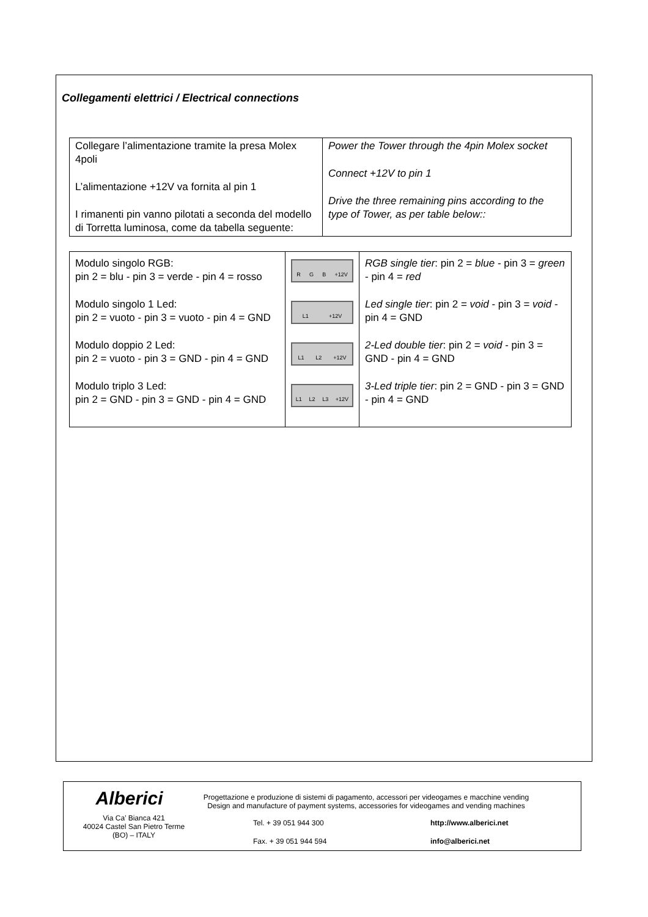Collegamenti elettrici / Electrical connections
| Collegare l’alimentazione tramite la presa Molex 4poli L’alimentazione +12V va fornita al pin 1 I rimanenti pin vanno pilotati a seconda del modello di Torretta luminosa, come da tabella seguente: | Power the Tower through the 4pin Molex socket Connect +12V to pin 1 Drive the three remaining pins according to the type of Tower, as per table below:: |
| Modulo singolo RGB: pin 2 = blu - pin 3 = verde - pin 4 = rosso Modulo singolo 1 Led: pin 2 = vuoto - pin 3 = vuoto - pin 4 = GND Modulo doppio 2 Led: pin 2 = vuoto - pin 3 = GND - pin 4 = GND Modulo triplo 3 Led: pin 2 = GND - pin 3 = GND - pin 4 = GND | R G B +12V L1 +12V L1 L2 +12V L1 L2 L3 +12V | RGB single tier : pin 2 = blue - pin 3 = green - pin 4 = red Led single tier : pin 2 = void - pin 3 = void - pin 4 = GND 2-Led double tier : pin 2 = void - pin 3 = GND - pin 4 = GND 3-Led triple tier : pin 2 = GND - pin 3 = GND - pin 4 = GND |
Alberici
Progettazione e produzione di sistemi di pagamento, accessori per videogames e macchine vending
Design and manufacture of payment systems, accessories for videogames and vending machines
Via Ca’ Bianca 421
40024 Castel San Pietro Terme
(BO) – ITALY
Tel. + 39 051 944 300
Fax. + 39 051 944 594
http://www.alberici.net
info@alberici.net